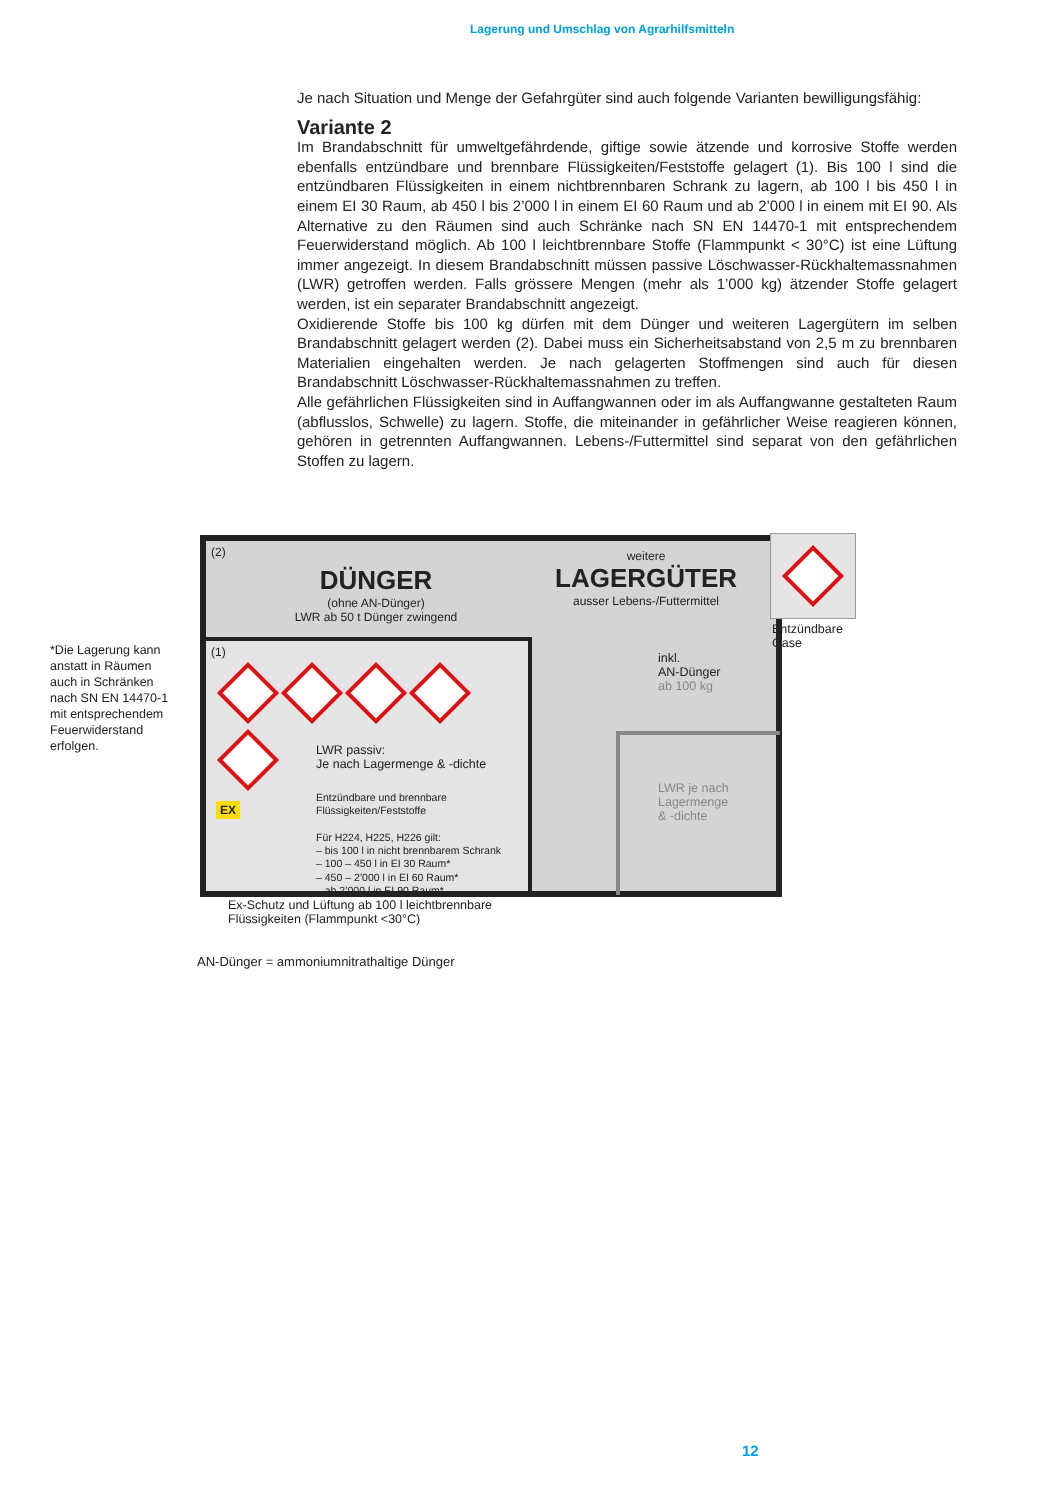Lagerung und Umschlag von Agrarhilfsmitteln
Je nach Situation und Menge der Gefahrgüter sind auch folgende Varianten bewilligungsfähig:
Variante 2
Im Brandabschnitt für umweltgefährdende, giftige sowie ätzende und korrosive Stoffe werden ebenfalls entzündbare und brennbare Flüssigkeiten/Feststoffe gelagert (1). Bis 100 l sind die entzündbaren Flüssigkeiten in einem nichtbrennbaren Schrank zu lagern, ab 100 l bis 450 l in einem EI 30 Raum, ab 450 l bis 2’000 l in einem EI 60 Raum und ab 2’000 l in einem mit EI 90. Als Alternative zu den Räumen sind auch Schränke nach SN EN 14470-1 mit entsprechendem Feuerwiderstand möglich. Ab 100 l leichtbrennbare Stoffe (Flammpunkt < 30°C) ist eine Lüftung immer angezeigt. In diesem Brandabschnitt müssen passive Löschwasser-Rückhaltemassnahmen (LWR) getroffen werden. Falls grössere Mengen (mehr als 1’000 kg) ätzender Stoffe gelagert werden, ist ein separater Brandabschnitt angezeigt.
Oxidierende Stoffe bis 100 kg dürfen mit dem Dünger und weiteren Lagergütern im selben Brandabschnitt gelagert werden (2). Dabei muss ein Sicherheitsabstand von 2,5 m zu brennbaren Materialien eingehalten werden. Je nach gelagerten Stoffmengen sind auch für diesen Brandabschnitt Löschwasser-Rückhaltemassnahmen zu treffen.
Alle gefährlichen Flüssigkeiten sind in Auffangwannen oder im als Auffangwanne gestalteten Raum (abflusslos, Schwelle) zu lagern. Stoffe, die miteinander in gefährlicher Weise reagieren können, gehören in getrennten Auffangwannen. Lebens-/Futtermittel sind separat von den gefährlichen Stoffen zu lagern.
*Die Lagerung kann anstatt in Räumen auch in Schränken nach SN EN 14470-1 mit entsprechendem Feuerwiderstand erfolgen.
(2)
DÜNGER
(ohne AN-Dünger)
LWR ab 50 t Dünger zwingend
weitere
LAGERGÜTER
ausser Lebens-/Futtermittel
(1)
LWR passiv:
Je nach Lagermenge & -dichte
Entzündbare und brennbare
Flüssigkeiten/Feststoffe
Für H224, H225, H226 gilt:
– bis 100 l in nicht brennbarem Schrank
– 100 – 450 l in EI 30 Raum*
– 450 – 2’000 l in EI 60 Raum*
– ab 2’000 l in EI 90 Raum*
EX
inkl.
AN-Dünger
ab 100 kg
LWR je nach
Lagermenge
& -dichte
Entzündbare
Gase
Ex-Schutz und Lüftung ab 100 l leichtbrennbare
Flüssigkeiten (Flammpunkt <30°C)
AN-Dünger = ammoniumnitrathaltige Dünger
12